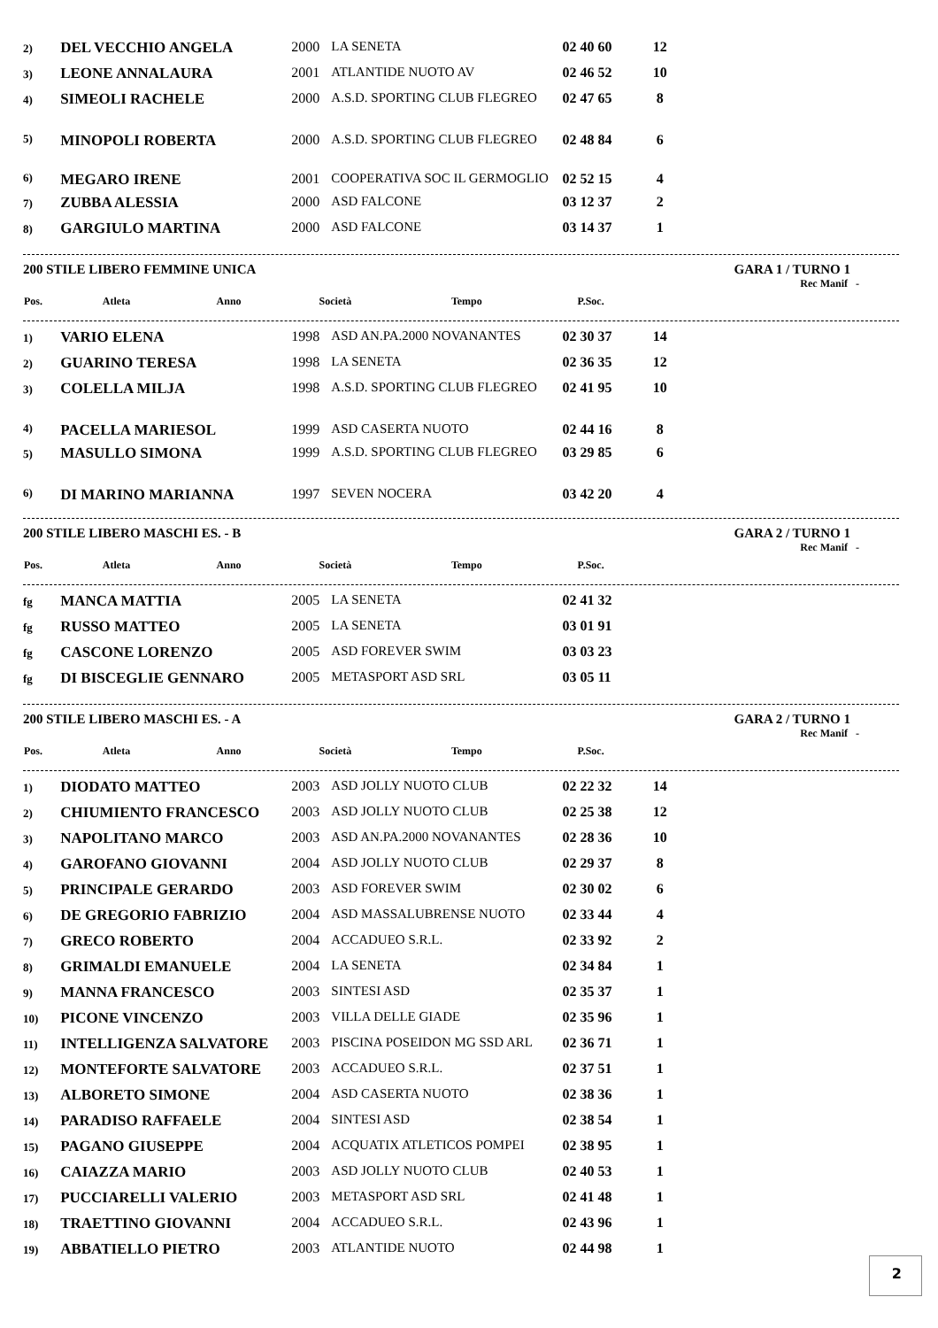| 2) | DEL VECCHIO ANGELA | 2000 | LA SENETA | 02 40 60 | 12 |
| 3) | LEONE ANNALAURA | 2001 | ATLANTIDE NUOTO AV | 02 46 52 | 10 |
| 4) | SIMEOLI RACHELE | 2000 | A.S.D. SPORTING CLUB FLEGREO | 02 47 65 | 8 |
| 5) | MINOPOLI ROBERTA | 2000 | A.S.D. SPORTING CLUB FLEGREO | 02 48 84 | 6 |
| 6) | MEGARO IRENE | 2001 | COOPERATIVA SOC IL GERMOGLIO | 02 52 15 | 4 |
| 7) | ZUBBA ALESSIA | 2000 | ASD FALCONE | 03 12 37 | 2 |
| 8) | GARGIULO MARTINA | 2000 | ASD FALCONE | 03 14 37 | 1 |
200 STILE LIBERO FEMMINE UNICA GARA 1 / TURNO 1
Rec Manif -
| Pos. | Atleta | Anno | Società | Tempo | P.Soc. |
| --- | --- | --- | --- | --- | --- |
| 1) | VARIO ELENA | 1998 | ASD AN.PA.2000 NOVANANTES | 02 30 37 | 14 |
| 2) | GUARINO TERESA | 1998 | LA SENETA | 02 36 35 | 12 |
| 3) | COLELLA MILJA | 1998 | A.S.D. SPORTING CLUB FLEGREO | 02 41 95 | 10 |
| 4) | PACELLA MARIESOL | 1999 | ASD CASERTA NUOTO | 02 44 16 | 8 |
| 5) | MASULLO SIMONA | 1999 | A.S.D. SPORTING CLUB FLEGREO | 03 29 85 | 6 |
| 6) | DI MARINO MARIANNA | 1997 | SEVEN NOCERA | 03 42 20 | 4 |
200 STILE LIBERO MASCHI ES. - B GARA 2 / TURNO 1
Rec Manif -
| Pos. | Atleta | Anno | Società | Tempo | P.Soc. |
| --- | --- | --- | --- | --- | --- |
| fg | MANCA MATTIA | 2005 | LA SENETA | 02 41 32 | |
| fg | RUSSO MATTEO | 2005 | LA SENETA | 03 01 91 | |
| fg | CASCONE LORENZO | 2005 | ASD FOREVER SWIM | 03 03 23 | |
| fg | DI BISCEGLIE GENNARO | 2005 | METASPORT ASD SRL | 03 05 11 | |
200 STILE LIBERO MASCHI ES. - A GARA 2 / TURNO 1
Rec Manif -
| Pos. | Atleta | Anno | Società | Tempo | P.Soc. |
| --- | --- | --- | --- | --- | --- |
| 1) | DIODATO MATTEO | 2003 | ASD JOLLY NUOTO CLUB | 02 22 32 | 14 |
| 2) | CHIUMIENTO FRANCESCO | 2003 | ASD JOLLY NUOTO CLUB | 02 25 38 | 12 |
| 3) | NAPOLITANO MARCO | 2003 | ASD AN.PA.2000 NOVANANTES | 02 28 36 | 10 |
| 4) | GAROFANO GIOVANNI | 2004 | ASD JOLLY NUOTO CLUB | 02 29 37 | 8 |
| 5) | PRINCIPALE GERARDO | 2003 | ASD FOREVER SWIM | 02 30 02 | 6 |
| 6) | DE GREGORIO FABRIZIO | 2004 | ASD MASSALUBRENSE NUOTO | 02 33 44 | 4 |
| 7) | GRECO ROBERTO | 2004 | ACCADUEO S.R.L. | 02 33 92 | 2 |
| 8) | GRIMALDI EMANUELE | 2004 | LA SENETA | 02 34 84 | 1 |
| 9) | MANNA FRANCESCO | 2003 | SINTESI ASD | 02 35 37 | 1 |
| 10) | PICONE VINCENZO | 2003 | VILLA DELLE GIADE | 02 35 96 | 1 |
| 11) | INTELLIGENZA SALVATORE | 2003 | PISCINA POSEIDON MG SSD ARL | 02 36 71 | 1 |
| 12) | MONTEFORTE SALVATORE | 2003 | ACCADUEO S.R.L. | 02 37 51 | 1 |
| 13) | ALBORETO SIMONE | 2004 | ASD CASERTA NUOTO | 02 38 36 | 1 |
| 14) | PARADISO RAFFAELE | 2004 | SINTESI ASD | 02 38 54 | 1 |
| 15) | PAGANO GIUSEPPE | 2004 | ACQUATIX ATLETICOS POMPEI | 02 38 95 | 1 |
| 16) | CAIAZZA MARIO | 2003 | ASD JOLLY NUOTO CLUB | 02 40 53 | 1 |
| 17) | PUCCIARELLI VALERIO | 2003 | METASPORT ASD SRL | 02 41 48 | 1 |
| 18) | TRAETTINO GIOVANNI | 2004 | ACCADUEO S.R.L. | 02 43 96 | 1 |
| 19) | ABBATIELLO PIETRO | 2003 | ATLANTIDE NUOTO | 02 44 98 | 1 |
2